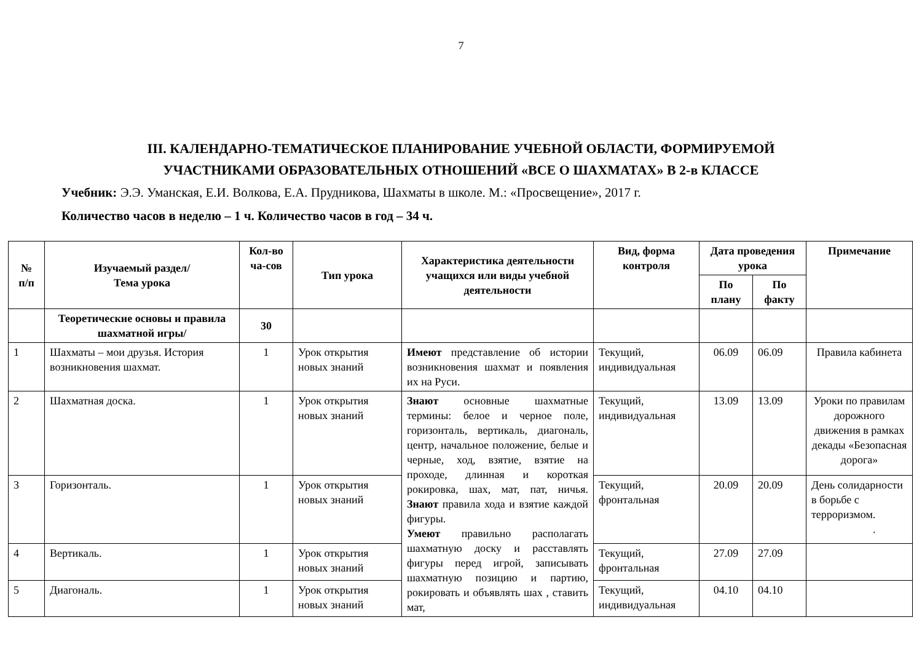7
III. КАЛЕНДАРНО-ТЕМАТИЧЕСКОЕ ПЛАНИРОВАНИЕ УЧЕБНОЙ ОБЛАСТИ, ФОРМИРУЕМОЙ
УЧАСТНИКАМИ ОБРАЗОВАТЕЛЬНЫХ ОТНОШЕНИЙ «ВСЕ О ШАХМАТАХ» В 2-в КЛАССЕ
Учебник: Э.Э. Уманская, Е.И. Волкова, Е.А. Прудникова, Шахматы в школе. М.: «Просвещение», 2017 г.
Количество часов в неделю – 1 ч. Количество часов в год – 34 ч.
| № п/п | Изучаемый раздел/ Тема урока | Кол-во ча-сов | Тип урока | Характеристика деятельности учащихся или виды учебной деятельности | Вид, форма контроля | Дата проведения урока | | Примечание |
| --- | --- | --- | --- | --- | --- | --- | --- | --- |
| | | | | | | По плану | По факту | |
| | Теоретические основы и правила шахматной игры/ | 30 | | | | | | |
| 1 | Шахматы – мои друзья. История возникновения шахмат. | 1 | Урок открытия новых знаний | Имеют представление об истории возникновения шахмат и появления их на Руси. | Текущий, индивидуальная | 06.09 | 06.09 | Правила кабинета |
| 2 | Шахматная доска. | 1 | Урок открытия новых знаний | Знают основные шахматные термины: белое и черное поле, горизонталь, вертикаль, диагональ, центр, начальное положение, белые и черные, ход, взятие, взятие на проходе, длинная и короткая рокировка, шах, мат, пат, ничья. Знают правила хода и взятие каждой фигуры. Умеют правильно располагать шахматную доску и расставлять фигуры перед игрой, записывать шахматную позицию и партию, рокировать и объявлять шах , ставить мат, | Текущий, индивидуальная | 13.09 | 13.09 | Уроки по правилам дорожного движения в рамках декады «Безопасная дорога» |
| 3 | Горизонталь. | 1 | Урок открытия новых знаний | | Текущий, фронтальная | 20.09 | 20.09 | День солидарности в борьбе с терроризмом. . |
| 4 | Вертикаль. | 1 | Урок открытия новых знаний | | Текущий, фронтальная | 27.09 | 27.09 | |
| 5 | Диагональ. | 1 | Урок открытия новых знаний | | Текущий, индивидуальная | 04.10 | 04.10 | |